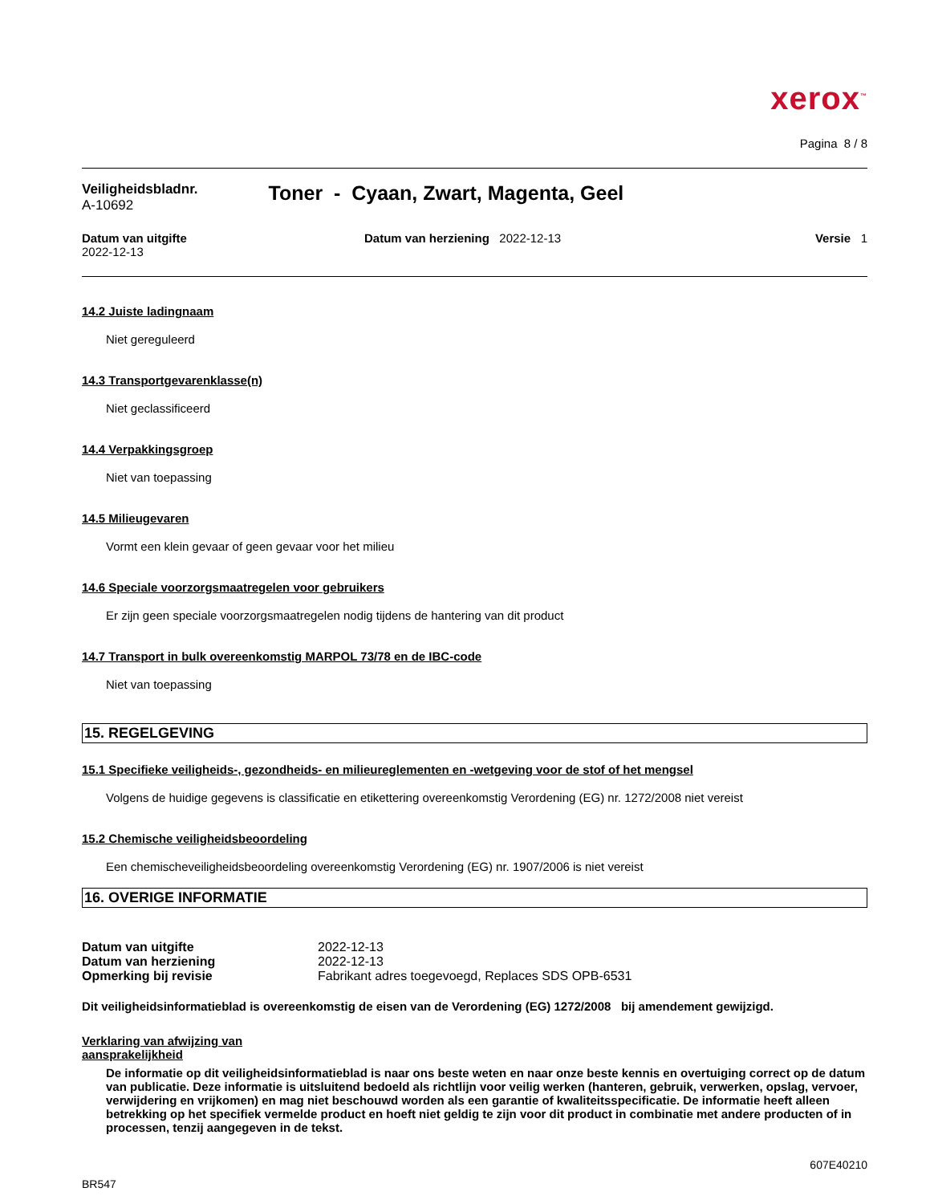xerox<sup>™</sup>
Pagina 8 / 8
Veiligheidsbladnr.
A-10692
Toner - Cyaan, Zwart, Magenta, Geel
Datum van uitgifte
2022-12-13
Datum van herziening 2022-12-13
Versie 1
14.2 Juiste ladingnaam
Niet gereguleerd
14.3 Transportgevarenklasse(n)
Niet geclassificeerd
14.4 Verpakkingsgroep
Niet van toepassing
14.5 Milieugevaren
Vormt een klein gevaar of geen gevaar voor het milieu
14.6 Speciale voorzorgsmaatregelen voor gebruikers
Er zijn geen speciale voorzorgsmaatregelen nodig tijdens de hantering van dit product
14.7 Transport in bulk overeenkomstig MARPOL 73/78 en de IBC-code
Niet van toepassing
15. REGELGEVING
15.1 Specifieke veiligheids-, gezondheids- en milieureglementen en -wetgeving voor de stof of het mengsel
Volgens de huidige gegevens is classificatie en etikettering overeenkomstig Verordening (EG) nr. 1272/2008 niet vereist
15.2 Chemische veiligheidsbeoordeling
Een chemischeveiligheidsbeoordeling overeenkomstig Verordening (EG) nr. 1907/2006 is niet vereist
16. OVERIGE INFORMATIE
| Datum van uitgifte | 2022-12-13 |
| Datum van herziening | 2022-12-13 |
| Opmerking bij revisie | Fabrikant adres toegevoegd, Replaces SDS OPB-6531 |
Dit veiligheidsinformatieblad is overeenkomstig de eisen van de Verordening (EG) 1272/2008 bij amendement gewijzigd.
Verklaring van afwijzing van
aansprakelijkheid
De informatie op dit veiligheidsinformatieblad is naar ons beste weten en naar onze beste kennis en overtuiging correct op de datum van publicatie. Deze informatie is uitsluitend bedoeld als richtlijn voor veilig werken (hanteren, gebruik, verwerken, opslag, vervoer, verwijdering en vrijkomen) en mag niet beschouwd worden als een garantie of kwaliteitsspecificatie. De informatie heeft alleen betrekking op het specifiek vermelde product en hoeft niet geldig te zijn voor dit product in combinatie met andere producten of in processen, tenzij aangegeven in de tekst.
607E40210
BR547